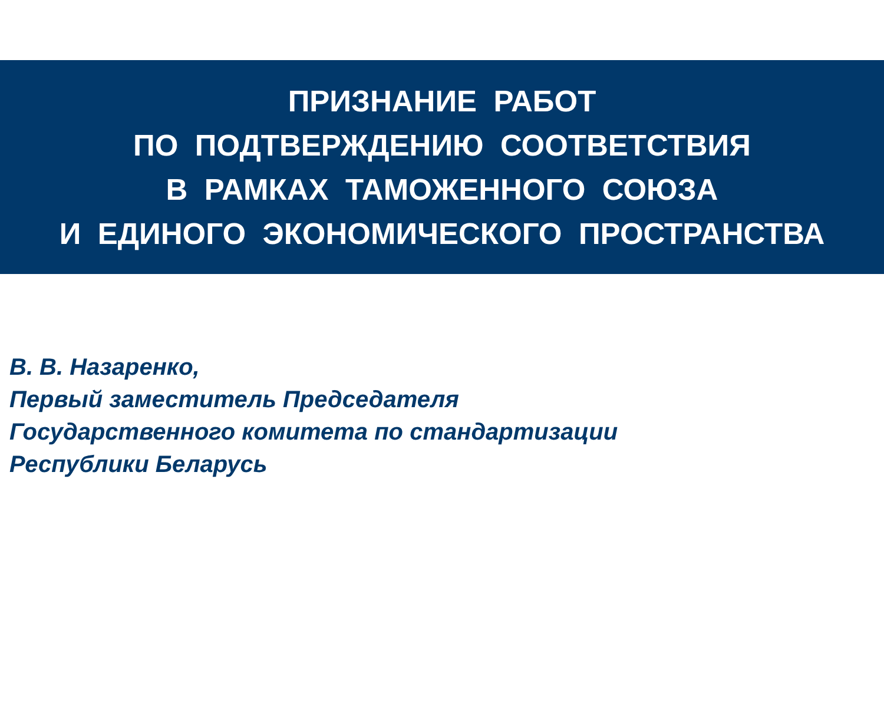ПРИЗНАНИЕ РАБОТ
ПО ПОДТВЕРЖДЕНИЮ СООТВЕТСТВИЯ
В РАМКАХ ТАМОЖЕННОГО СОЮЗА
И ЕДИНОГО ЭКОНОМИЧЕСКОГО ПРОСТРАНСТВА
В. В. Назаренко,
Первый заместитель Председателя
Государственного комитета по стандартизации
Республики Беларусь